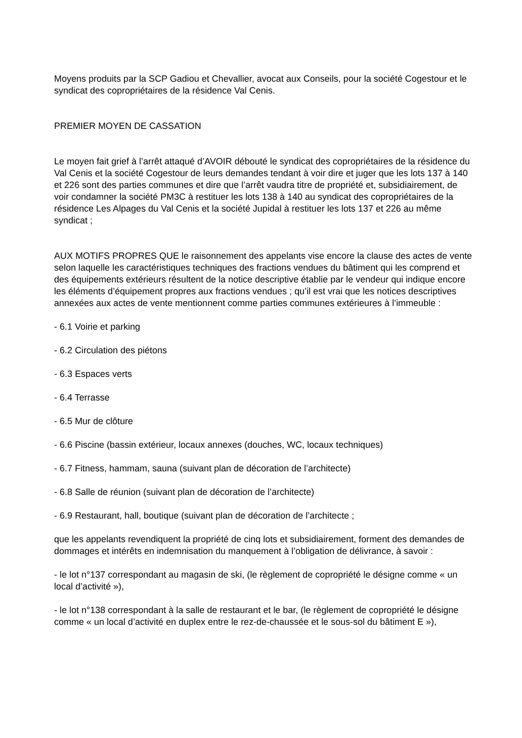Moyens produits par la SCP Gadiou et Chevallier, avocat aux Conseils, pour la société Cogestour et le syndicat des copropriétaires de la résidence Val Cenis.
PREMIER MOYEN DE CASSATION
Le moyen fait grief à l’arrêt attaqué d’AVOIR débouté le syndicat des copropriétaires de la résidence du Val Cenis et la société Cogestour de leurs demandes tendant à voir dire et juger que les lots 137 à 140 et 226 sont des parties communes et dire que l’arrêt vaudra titre de propriété et, subsidiairement, de voir condamner la société PM3C à restituer les lots 138 à 140 au syndicat des copropriétaires de la résidence Les Alpages du Val Cenis et la société Jupidal à restituer les lots 137 et 226 au même syndicat ;
AUX MOTIFS PROPRES QUE le raisonnement des appelants vise encore la clause des actes de vente selon laquelle les caractéristiques techniques des fractions vendues du bâtiment qui les comprend et des équipements extérieurs résultent de la notice descriptive établie par le vendeur qui indique encore les éléments d’équipement propres aux fractions vendues ; qu’il est vrai que les notices descriptives annexées aux actes de vente mentionnent comme parties communes extérieures à l’immeuble :
- 6.1 Voirie et parking
- 6.2 Circulation des piétons
- 6.3 Espaces verts
- 6.4 Terrasse
- 6.5 Mur de clôture
- 6.6 Piscine (bassin extérieur, locaux annexes (douches, WC, locaux techniques)
- 6.7 Fitness, hammam, sauna (suivant plan de décoration de l’architecte)
- 6.8 Salle de réunion (suivant plan de décoration de l’architecte)
- 6.9 Restaurant, hall, boutique (suivant plan de décoration de l’architecte ;
que les appelants revendiquent la propriété de cinq lots et subsidiairement, forment des demandes de dommages et intérêts en indemnisation du manquement à l’obligation de délivrance, à savoir :
- le lot n°137 correspondant au magasin de ski, (le règlement de copropriété le désigne comme « un local d’activité »),
- le lot n°138 correspondant à la salle de restaurant et le bar, (le règlement de copropriété le désigne comme « un local d’activité en duplex entre le rez-de-chaussée et le sous-sol du bâtiment E »),